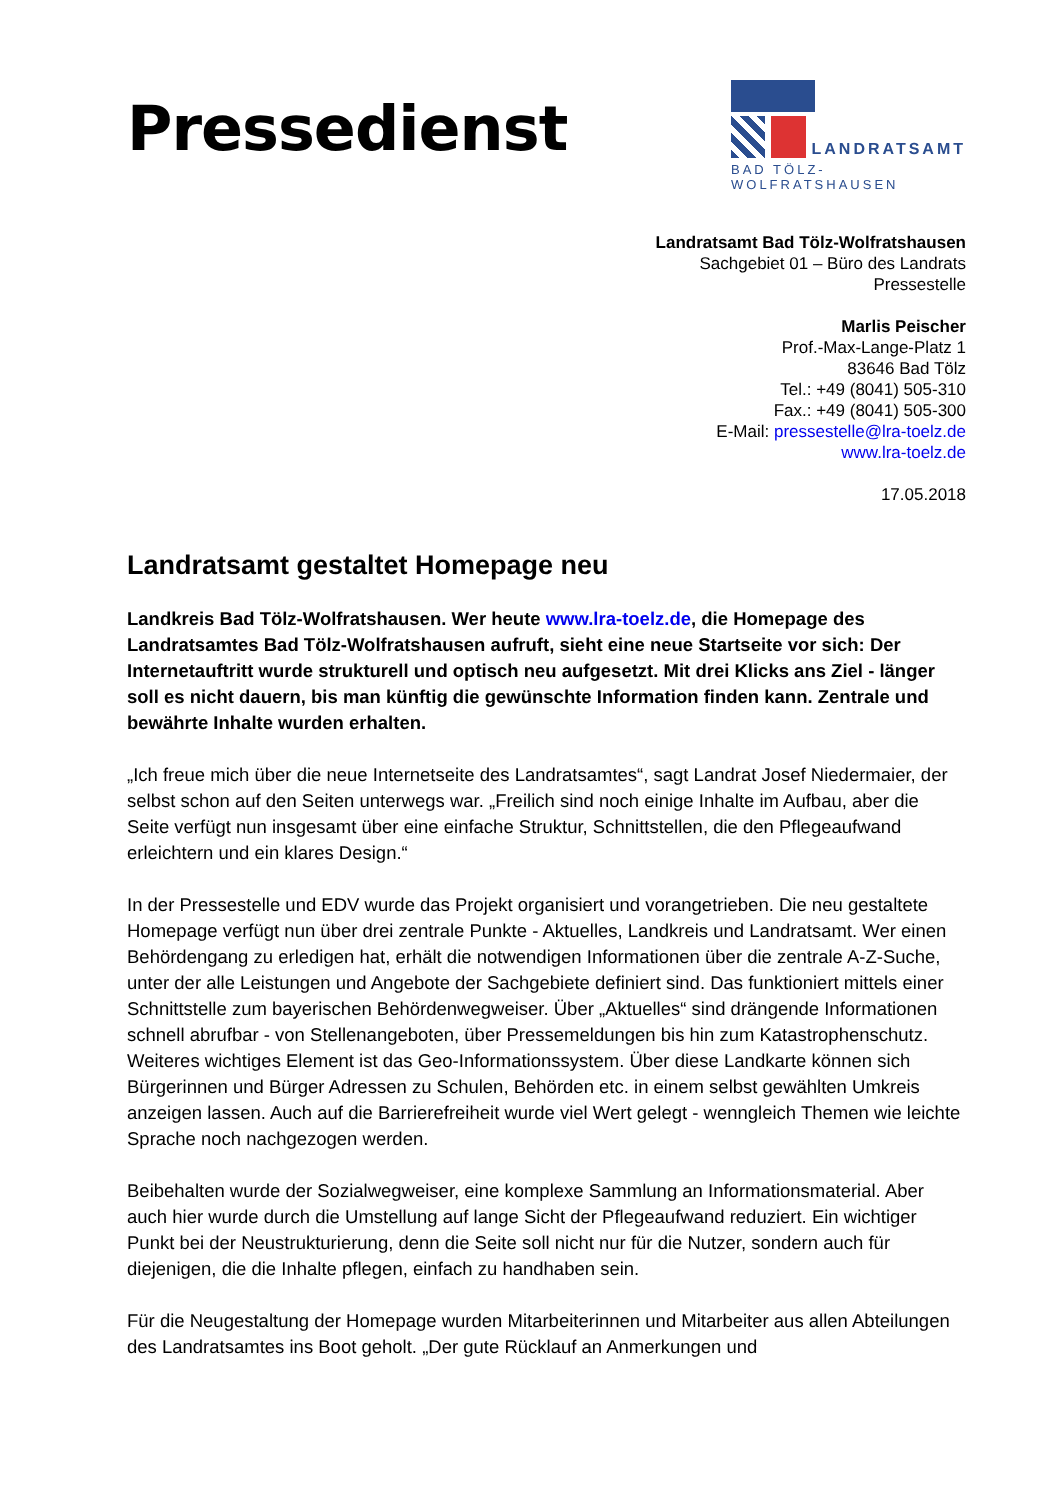Pressedienst
LANDRATSAMT
BAD TÖLZ-WOLFRATSHAUSEN
Landratsamt Bad Tölz-Wolfratshausen
Sachgebiet 01 – Büro des Landrats
Pressestelle
Marlis Peischer
Prof.-Max-Lange-Platz 1
83646 Bad Tölz
Tel.: +49 (8041) 505-310
Fax.: +49 (8041) 505-300
E-Mail: pressestelle@lra-toelz.de
www.lra-toelz.de
17.05.2018
Landratsamt gestaltet Homepage neu
Landkreis Bad Tölz-Wolfratshausen. Wer heute www.lra-toelz.de, die Homepage des Landratsamtes Bad Tölz-Wolfratshausen aufruft, sieht eine neue Startseite vor sich: Der Internetauftritt wurde strukturell und optisch neu aufgesetzt. Mit drei Klicks ans Ziel - länger soll es nicht dauern, bis man künftig die gewünschte Information finden kann. Zentrale und bewährte Inhalte wurden erhalten.
„Ich freue mich über die neue Internetseite des Landratsamtes“, sagt Landrat Josef Niedermaier, der selbst schon auf den Seiten unterwegs war. „Freilich sind noch einige Inhalte im Aufbau, aber die Seite verfügt nun insgesamt über eine einfache Struktur, Schnittstellen, die den Pflegeaufwand erleichtern und ein klares Design.“
In der Pressestelle und EDV wurde das Projekt organisiert und vorangetrieben. Die neu gestaltete Homepage verfügt nun über drei zentrale Punkte - Aktuelles, Landkreis und Landratsamt. Wer einen Behördengang zu erledigen hat, erhält die notwendigen Informationen über die zentrale A-Z-Suche, unter der alle Leistungen und Angebote der Sachgebiete definiert sind. Das funktioniert mittels einer Schnittstelle zum bayerischen Behördenwegweiser. Über „Aktuelles“ sind drängende Informationen schnell abrufbar - von Stellenangeboten, über Pressemeldungen bis hin zum Katastrophenschutz. Weiteres wichtiges Element ist das Geo-Informationssystem. Über diese Landkarte können sich Bürgerinnen und Bürger Adressen zu Schulen, Behörden etc. in einem selbst gewählten Umkreis anzeigen lassen. Auch auf die Barrierefreiheit wurde viel Wert gelegt - wenngleich Themen wie leichte Sprache noch nachgezogen werden.
Beibehalten wurde der Sozialwegweiser, eine komplexe Sammlung an Informationsmaterial. Aber auch hier wurde durch die Umstellung auf lange Sicht der Pflegeaufwand reduziert. Ein wichtiger Punkt bei der Neustrukturierung, denn die Seite soll nicht nur für die Nutzer, sondern auch für diejenigen, die die Inhalte pflegen, einfach zu handhaben sein.
Für die Neugestaltung der Homepage wurden Mitarbeiterinnen und Mitarbeiter aus allen Abteilungen des Landratsamtes ins Boot geholt. „Der gute Rücklauf an Anmerkungen und